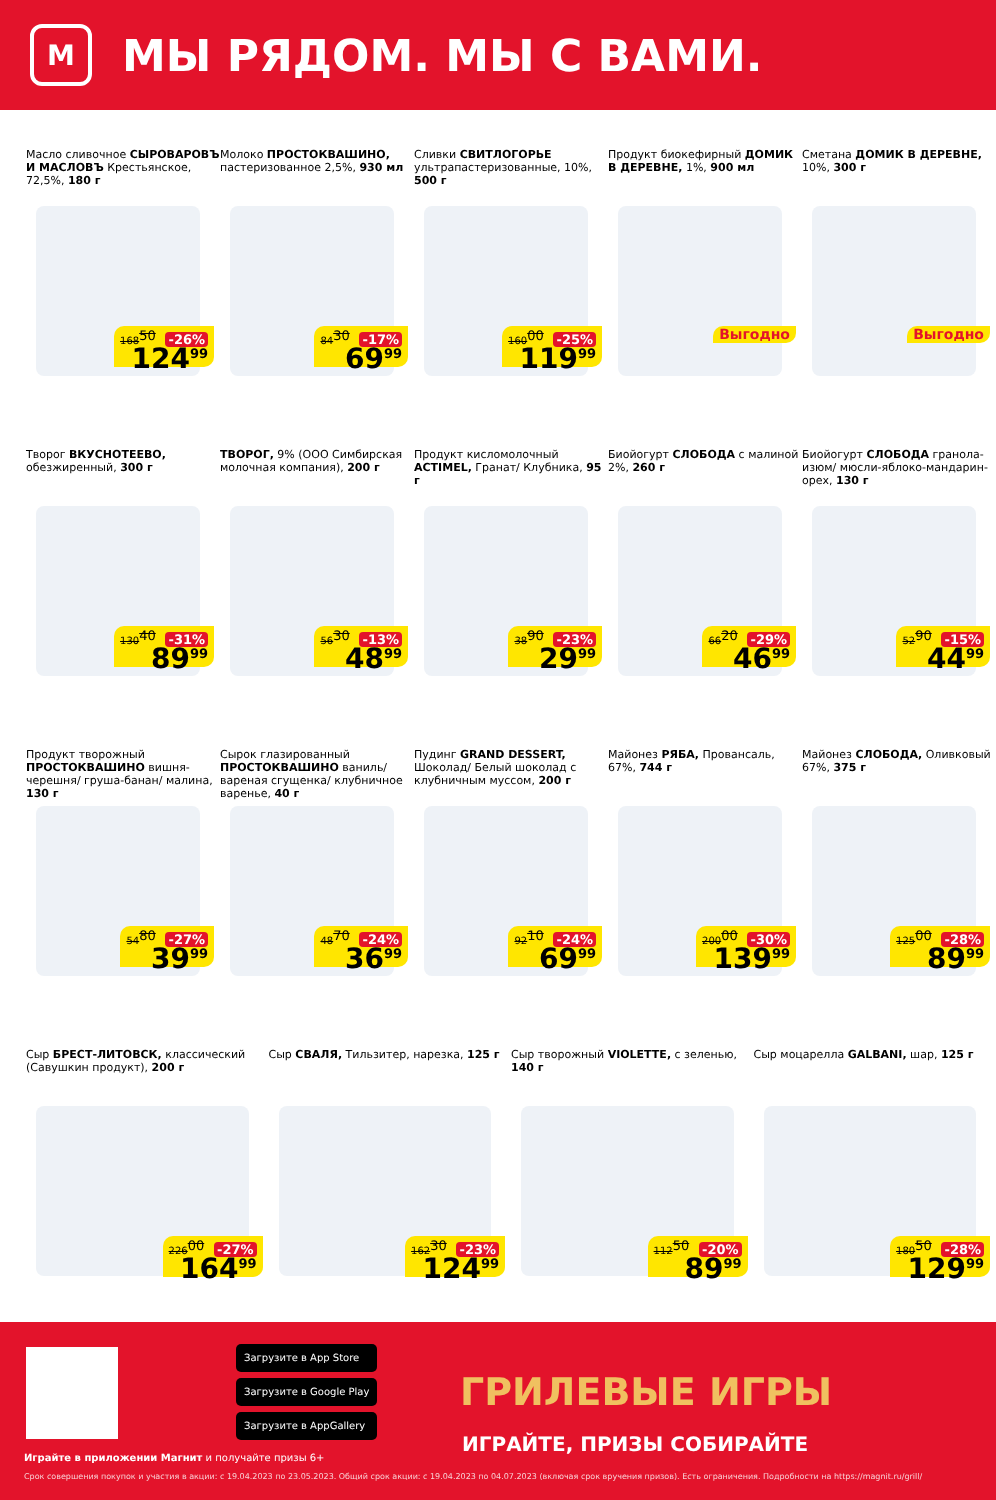М
МЫ РЯДОМ. МЫ С ВАМИ.
Масло сливочное СЫРОВАРОВЪ И МАСЛОВЪ Крестьянское, 72,5%, 180 г
168<sup>50</sup> -26%
124<sup>99</sup>
Молоко ПРОСТОКВАШИНО, пастеризованное 2,5%, 930 мл
84<sup>30</sup> -17%
69<sup>99</sup>
Сливки СВИТЛОГОРЬЕ ультрапастеризованные, 10%, 500 г
160<sup>00</sup> -25%
119<sup>99</sup>
Продукт биокефирный ДОМИК В ДЕРЕВНЕ, 1%, 900 мл
Выгодно
Сметана ДОМИК В ДЕРЕВНЕ, 10%, 300 г
Выгодно
Творог ВКУСНОТЕЕВО, обезжиренный, 300 г
130<sup>40</sup> -31%
89<sup>99</sup>
ТВОРОГ, 9% (ООО Симбирская молочная компания), 200 г
56<sup>30</sup> -13%
48<sup>99</sup>
Продукт кисломолочный ACTIMEL, Гранат/ Клубника, 95 г
38<sup>90</sup> -23%
29<sup>99</sup>
Биойогурт СЛОБОДА с малиной 2%, 260 г
66<sup>20</sup> -29%
46<sup>99</sup>
Биойогурт СЛОБОДА гранола-изюм/ мюсли-яблоко-мандарин-орех, 130 г
52<sup>90</sup> -15%
44<sup>99</sup>
Продукт творожный ПРОСТОКВАШИНО вишня-черешня/ груша-банан/ малина, 130 г
54<sup>80</sup> -27%
39<sup>99</sup>
Сырок глазированный ПРОСТОКВАШИНО ваниль/ вареная сгущенка/ клубничное варенье, 40 г
48<sup>70</sup> -24%
36<sup>99</sup>
Пудинг GRAND DESSERT, Шоколад/ Белый шоколад с клубничным муссом, 200 г
92<sup>10</sup> -24%
69<sup>99</sup>
Майонез РЯБА, Провансаль, 67%, 744 г
200<sup>00</sup> -30%
139<sup>99</sup>
Майонез СЛОБОДА, Оливковый 67%, 375 г
125<sup>00</sup> -28%
89<sup>99</sup>
Сыр БРЕСТ-ЛИТОВСК, классический (Савушкин продукт), 200 г
226<sup>00</sup> -27%
164<sup>99</sup>
Сыр СВАЛЯ, Тильзитер, нарезка, 125 г
162<sup>30</sup> -23%
124<sup>99</sup>
Сыр творожный VIOLETTE, с зеленью, 140 г
112<sup>50</sup> -20%
89<sup>99</sup>
Сыр моцарелла GALBANI, шар, 125 г
180<sup>50</sup> -28%
129<sup>99</sup>
Загрузите в App Store
Загрузите в Google Play
Загрузите в AppGallery
ГРИЛЕВЫЕ ИГРЫ
ИГРАЙТЕ, ПРИЗЫ СОБИРАЙТЕ
Играйте в приложении Магнит и получайте призы 6+
Срок совершения покупок и участия в акции: с 19.04.2023 по 23.05.2023. Общий срок акции: с 19.04.2023 по 04.07.2023 (включая срок вручения призов). Есть ограничения. Подробности на https://magnit.ru/grill/